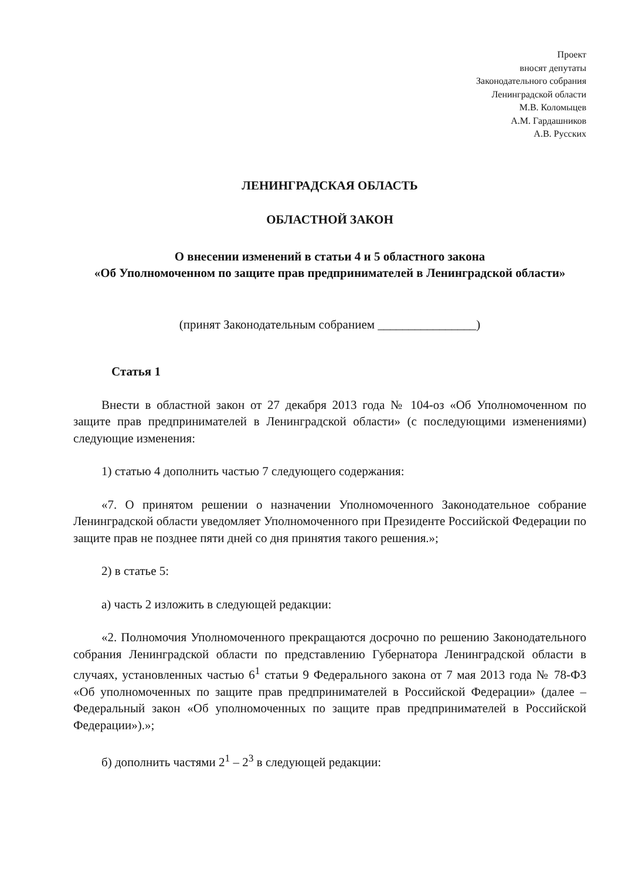Проект
вносят депутаты
Законодательного собрания
Ленинградской области
М.В. Коломыцев
А.М. Гардашников
А.В. Русских
ЛЕНИНГРАДСКАЯ ОБЛАСТЬ
ОБЛАСТНОЙ ЗАКОН
О внесении изменений в статьи 4 и 5 областного закона
«Об Уполномоченном по защите прав предпринимателей в Ленинградской области»
(принят Законодательным собранием ________________)
Статья 1
Внести в областной закон от 27 декабря 2013 года № 104-оз «Об Уполномоченном по защите прав предпринимателей в Ленинградской области» (с последующими изменениями) следующие изменения:
1) статью 4 дополнить частью 7 следующего содержания:
«7. О принятом решении о назначении Уполномоченного Законодательное собрание Ленинградской области уведомляет Уполномоченного при Президенте Российской Федерации по защите прав не позднее пяти дней со дня принятия такого решения.»;
2) в статье 5:
а) часть 2 изложить в следующей редакции:
«2. Полномочия Уполномоченного прекращаются досрочно по решению Законодательного собрания Ленинградской области по представлению Губернатора Ленинградской области в случаях, установленных частью 6<sup>1</sup> статьи 9 Федерального закона от 7 мая 2013 года № 78-ФЗ «Об уполномоченных по защите прав предпринимателей в Российской Федерации» (далее – Федеральный закон «Об уполномоченных по защите прав предпринимателей в Российской Федерации»).»;
б) дополнить частями 2<sup>1</sup> – 2<sup>3</sup> в следующей редакции: